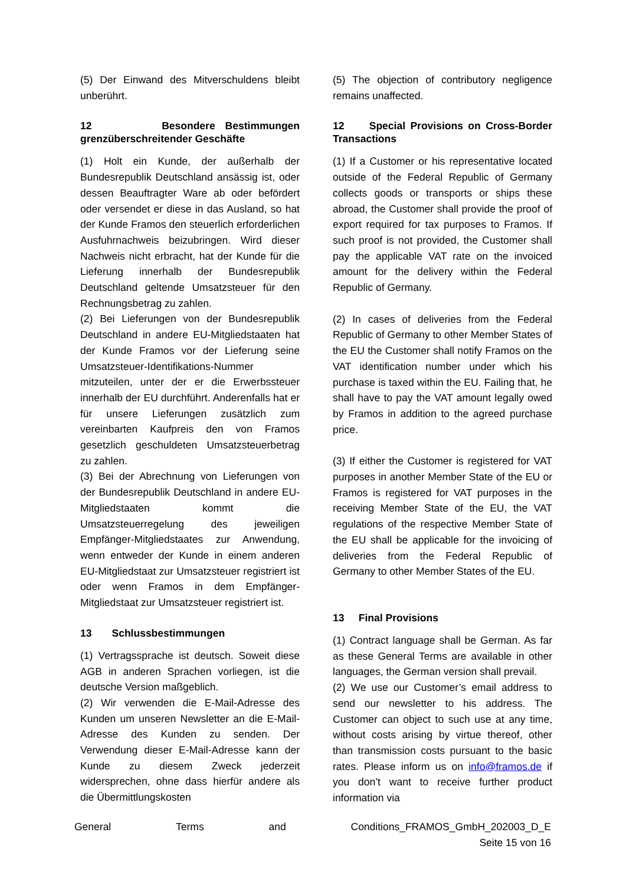(5) Der Einwand des Mitverschuldens bleibt unberührt.
12 Besondere Bestimmungen grenzüberschreitender Geschäfte
(1) Holt ein Kunde, der außerhalb der Bundesrepublik Deutschland ansässig ist, oder dessen Beauftragter Ware ab oder befördert oder versendet er diese in das Ausland, so hat der Kunde Framos den steuerlich erforderlichen Ausfuhrnachweis beizubringen. Wird dieser Nachweis nicht erbracht, hat der Kunde für die Lieferung innerhalb der Bundesrepublik Deutschland geltende Umsatzsteuer für den Rechnungsbetrag zu zahlen.
(2) Bei Lieferungen von der Bundesrepublik Deutschland in andere EU-Mitgliedstaaten hat der Kunde Framos vor der Lieferung seine Umsatzsteuer-Identifikations-Nummer mitzuteilen, unter der er die Erwerbssteuer innerhalb der EU durchführt. Anderenfalls hat er für unsere Lieferungen zusätzlich zum vereinbarten Kaufpreis den von Framos gesetzlich geschuldeten Umsatzsteuerbetrag zu zahlen.
(3) Bei der Abrechnung von Lieferungen von der Bundesrepublik Deutschland in andere EU-Mitgliedstaaten kommt die Umsatzsteuerregelung des jeweiligen Empfänger-Mitgliedstaates zur Anwendung, wenn entweder der Kunde in einem anderen EU-Mitgliedstaat zur Umsatzsteuer registriert ist oder wenn Framos in dem Empfänger-Mitgliedstaat zur Umsatzsteuer registriert ist.
13 Schlussbestimmungen
(1) Vertragssprache ist deutsch. Soweit diese AGB in anderen Sprachen vorliegen, ist die deutsche Version maßgeblich.
(2) Wir verwenden die E-Mail-Adresse des Kunden um unseren Newsletter an die E-Mail-Adresse des Kunden zu senden. Der Verwendung dieser E-Mail-Adresse kann der Kunde zu diesem Zweck jederzeit widersprechen, ohne dass hierfür andere als die Übermittlungskosten
(5) The objection of contributory negligence remains unaffected.
12 Special Provisions on Cross-Border Transactions
(1) If a Customer or his representative located outside of the Federal Republic of Germany collects goods or transports or ships these abroad, the Customer shall provide the proof of export required for tax purposes to Framos. If such proof is not provided, the Customer shall pay the applicable VAT rate on the invoiced amount for the delivery within the Federal Republic of Germany.
(2) In cases of deliveries from the Federal Republic of Germany to other Member States of the EU the Customer shall notify Framos on the VAT identification number under which his purchase is taxed within the EU. Failing that, he shall have to pay the VAT amount legally owed by Framos in addition to the agreed purchase price.
(3) If either the Customer is registered for VAT purposes in another Member State of the EU or Framos is registered for VAT purposes in the receiving Member State of the EU, the VAT regulations of the respective Member State of the EU shall be applicable for the invoicing of deliveries from the Federal Republic of Germany to other Member States of the EU.
13 Final Provisions
(1) Contract language shall be German. As far as these General Terms are available in other languages, the German version shall prevail.
(2) We use our Customer’s email address to send our newsletter to his address. The Customer can object to such use at any time, without costs arising by virtue thereof, other than transmission costs pursuant to the basic rates. Please inform us on info@framos.de if you don’t want to receive further product information via
General Terms and Conditions_FRAMOS_GmbH_202003_D_E
Seite 15 von 16